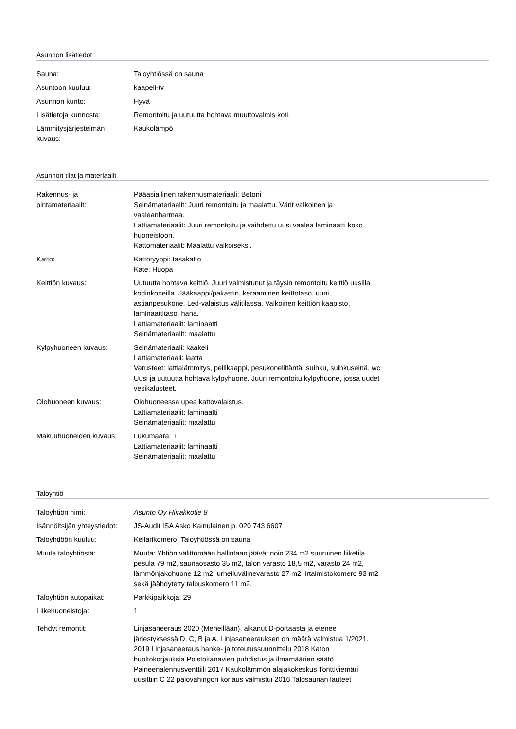Asunnon lisätiedot
| Sauna: | Taloyhtiössä on sauna |
| Asuntoon kuuluu: | kaapeli-tv |
| Asunnon kunto: | Hyvä |
| Lisätietoja kunnosta: | Remontoitu ja uutuutta hohtava muuttovalmis koti. |
| Lämmitysjärjestelmän kuvaus: | Kaukolämpö |
Asunnon tilat ja materiaalit
| Rakennus- ja pintamateriaalit: | Pääasiallinen rakennusmateriaali: Betoni Seinämateriaalit: Juuri remontoitu ja maalattu. Värit valkoinen ja vaaleanharmaa. Lattiamateriaalit: Juuri remontoitu ja vaihdettu uusi vaalea laminaatti koko huoneistoon. Kattomateriaalit: Maalattu valkoiseksi. |
| Katto: | Kattotyyppi: tasakatto Kate: Huopa |
| Keittiön kuvaus: | Uutuutta hohtava keittiö. Juuri valmistunut ja täysin remontoitu keittiö uusilla kodinkoneilla. Jääkaappi/pakastin, keraaminen keittotaso, uuni, astianpesukone. Led-valaistus välitilassa. Valkoinen keittiön kaapisto, laminaattitaso, hana. Lattiamateriaalit: laminaatti Seinämateriaalit: maalattu |
| Kylpyhuoneen kuvaus: | Seinämateriaali: kaakeli Lattiamateriaali: laatta Varusteet: lattialämmitys, peilikaappi, pesukoneliitäntä, suihku, suihkuseinä, wc Uusi ja uutuutta hohtava kylpyhuone. Juuri remontoitu kylpyhuone, jossa uudet vesikalusteet. |
| Olohuoneen kuvaus: | Olohuoneessa upea kattovalaistus. Lattiamateriaalit: laminaatti Seinämateriaalit: maalattu |
| Makuuhuoneiden kuvaus: | Lukumäärä: 1 Lattiamateriaalit: laminaatti Seinämateriaalit: maalattu |
Taloyhtiö
| Taloyhtiön nimi: | Asunto Oy Hiirakkotie 8 |
| Isännöitsijän yhteystiedot: | JS-Audit ISA Asko Kainulainen p. 020 743 6607 |
| Taloyhtiöön kuuluu: | Kellarikomero, Taloyhtiössä on sauna |
| Muuta taloyhtiöstä: | Muuta: Yhtiön välittömään hallintaan jäävät noin 234 m2 suuruinen liiketila, pesula 79 m2, saunaosasto 35 m2, talon varasto 18,5 m2, varasto 24 m2, lämmönjakohuone 12 m2, urheiluvälinevarasto 27 m2, irtaimistokomero 93 m2 sekä jäähdytetty talouskomero 11 m2. |
| Taloyhtiön autopaikat: | Parkkipaikkoja: 29 |
| Liikehuoneistoja: | 1 |
| Tehdyt remontit: | Linjasaneeraus 2020 (Meneillään), alkanut D-portaasta ja etenee järjestyksessä D, C, B ja A. Linjasaneerauksen on määrä valmistua 1/2021. 2019 Linjasaneeraus hanke- ja toteutussuunnittelu 2018 Katon huoltokorjauksia Poistokanavien puhdistus ja ilmamäärien säätö Paineenalennusventtiili 2017 Kaukolämmön alajakokeskus Tonttiviemäri uusittiin C 22 palovahingon korjaus valmistui 2016 Talosaunan lauteet |